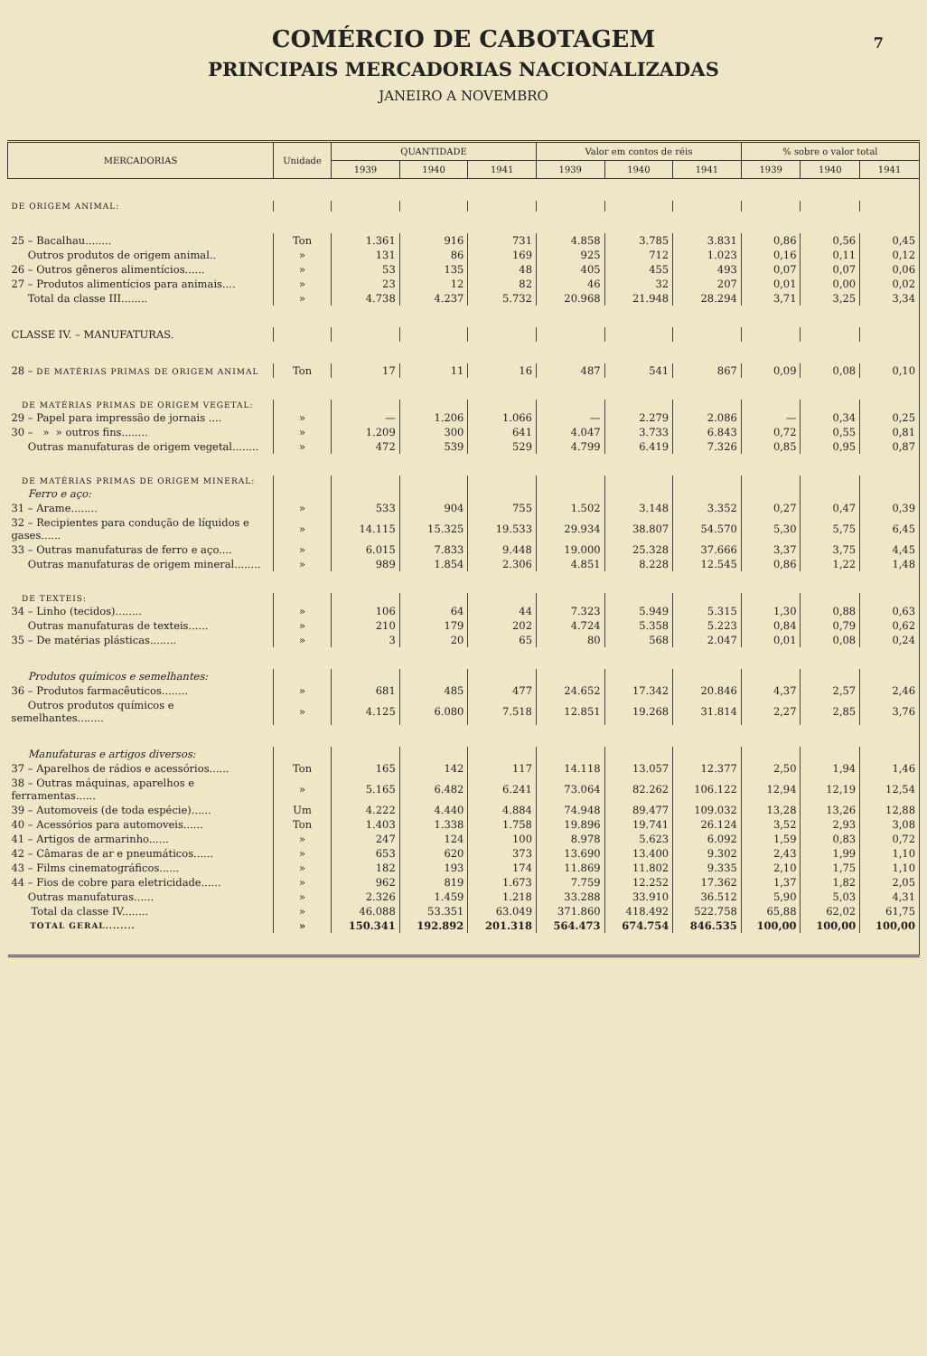COMÉRCIO DE CABOTAGEM
7
PRINCIPAIS MERCADORIAS NACIONALIZADAS
JANEIRO A NOVEMBRO
| MERCADORIAS | Unidade | QUANTIDADE | | | Valor em contos de réis | | | % sobre o valor total | | |
| --- | --- | --- | --- | --- | --- | --- | --- | --- | --- | --- |
| | | 1939 | 1940 | 1941 | 1939 | 1940 | 1941 | 1939 | 1940 | 1941 |
| DE ORIGEM ANIMAL: | | | | | | | | | | |
| 25 – Bacalhau........ | Ton | 1.361 | 916 | 731 | 4.858 | 3.785 | 3.831 | 0,86 | 0,56 | 0,45 |
| Outros produtos de origem animal.. | » | 131 | 86 | 169 | 925 | 712 | 1.023 | 0,16 | 0,11 | 0,12 |
| 26 – Outros gêneros alimentícios...... | » | 53 | 135 | 48 | 405 | 455 | 493 | 0,07 | 0,07 | 0,06 |
| 27 – Produtos alimentícios para animais.... | » | 23 | 12 | 82 | 46 | 32 | 207 | 0,01 | 0,00 | 0,02 |
| Total da classe III........ | » | 4.738 | 4.237 | 5.732 | 20.968 | 21.948 | 28.294 | 3,71 | 3,25 | 3,34 |
| CLASSE IV. – MANUFATURAS. | | | | | | | | | | |
| 28 – DE MATÉRIAS PRIMAS DE ORIGEM ANIMAL | Ton | 17 | 11 | 16 | 487 | 541 | 867 | 0,09 | 0,08 | 0,10 |
| DE MATÉRIAS PRIMAS DE ORIGEM VEGETAL: | | | | | | | | | | |
| 29 – Papel para impressão de jornais .... | » | — | 1.206 | 1.066 | — | 2.279 | 2.086 | — | 0,34 | 0,25 |
| 30 – » » outros fins........ | » | 1.209 | 300 | 641 | 4.047 | 3.733 | 6.843 | 0,72 | 0,55 | 0,81 |
| Outras manufaturas de origem vegetal........ | » | 472 | 539 | 529 | 4.799 | 6.419 | 7.326 | 0,85 | 0,95 | 0,87 |
| DE MATÉRIAS PRIMAS DE ORIGEM MINERAL: | | | | | | | | | | |
| Ferro e aço: | | | | | | | | | | |
| 31 – Arame........ | » | 533 | 904 | 755 | 1.502 | 3.148 | 3.352 | 0,27 | 0,47 | 0,39 |
| 32 – Recipientes para condução de líquidos e gases...... | » | 14.115 | 15.325 | 19.533 | 29.934 | 38.807 | 54.570 | 5,30 | 5,75 | 6,45 |
| 33 – Outras manufaturas de ferro e aço.... | » | 6.015 | 7.833 | 9.448 | 19.000 | 25.328 | 37.666 | 3,37 | 3,75 | 4,45 |
| Outras manufaturas de origem mineral........ | » | 989 | 1.854 | 2.306 | 4.851 | 8.228 | 12.545 | 0,86 | 1,22 | 1,48 |
| DE TEXTEIS: | | | | | | | | | | |
| 34 – Linho (tecidos)........ | » | 106 | 64 | 44 | 7.323 | 5.949 | 5.315 | 1,30 | 0,88 | 0,63 |
| Outras manufaturas de texteis...... | » | 210 | 179 | 202 | 4.724 | 5.358 | 5.223 | 0,84 | 0,79 | 0,62 |
| 35 – De matérias plásticas........ | » | 3 | 20 | 65 | 80 | 568 | 2.047 | 0,01 | 0,08 | 0,24 |
| Produtos químicos e semelhantes: | | | | | | | | | | |
| 36 – Produtos farmacêuticos........ | » | 681 | 485 | 477 | 24.652 | 17.342 | 20.846 | 4,37 | 2,57 | 2,46 |
| Outros produtos químicos e semelhantes........ | » | 4.125 | 6.080 | 7.518 | 12.851 | 19.268 | 31.814 | 2,27 | 2,85 | 3,76 |
| Manufaturas e artigos diversos: | | | | | | | | | | |
| 37 – Aparelhos de rádios e acessórios...... | Ton | 165 | 142 | 117 | 14.118 | 13.057 | 12.377 | 2,50 | 1,94 | 1,46 |
| 38 – Outras máquinas, aparelhos e ferramentas...... | » | 5.165 | 6.482 | 6.241 | 73.064 | 82.262 | 106.122 | 12,94 | 12,19 | 12,54 |
| 39 – Automoveis (de toda espécie)...... | Um | 4.222 | 4.440 | 4.884 | 74.948 | 89.477 | 109.032 | 13,28 | 13,26 | 12,88 |
| 40 – Acessórios para automoveis...... | Ton | 1.403 | 1.338 | 1.758 | 19.896 | 19.741 | 26.124 | 3,52 | 2,93 | 3,08 |
| 41 – Artigos de armarinho...... | » | 247 | 124 | 100 | 8.978 | 5.623 | 6.092 | 1,59 | 0,83 | 0,72 |
| 42 – Câmaras de ar e pneumáticos...... | » | 653 | 620 | 373 | 13.690 | 13.400 | 9.302 | 2,43 | 1,99 | 1,10 |
| 43 – Films cinematográficos...... | » | 182 | 193 | 174 | 11.869 | 11.802 | 9.335 | 2,10 | 1,75 | 1,10 |
| 44 – Fios de cobre para eletricidade...... | » | 962 | 819 | 1.673 | 7.759 | 12.252 | 17.362 | 1,37 | 1,82 | 2,05 |
| Outras manufaturas...... | » | 2.326 | 1.459 | 1.218 | 33.288 | 33.910 | 36.512 | 5,90 | 5,03 | 4,31 |
| Total da classe IV........ | » | 46.088 | 53.351 | 63.049 | 371.860 | 418.492 | 522.758 | 65,88 | 62,02 | 61,75 |
| TOTAL GERAL........ | » | 150.341 | 192.892 | 201.318 | 564.473 | 674.754 | 846.535 | 100,00 | 100,00 | 100,00 |